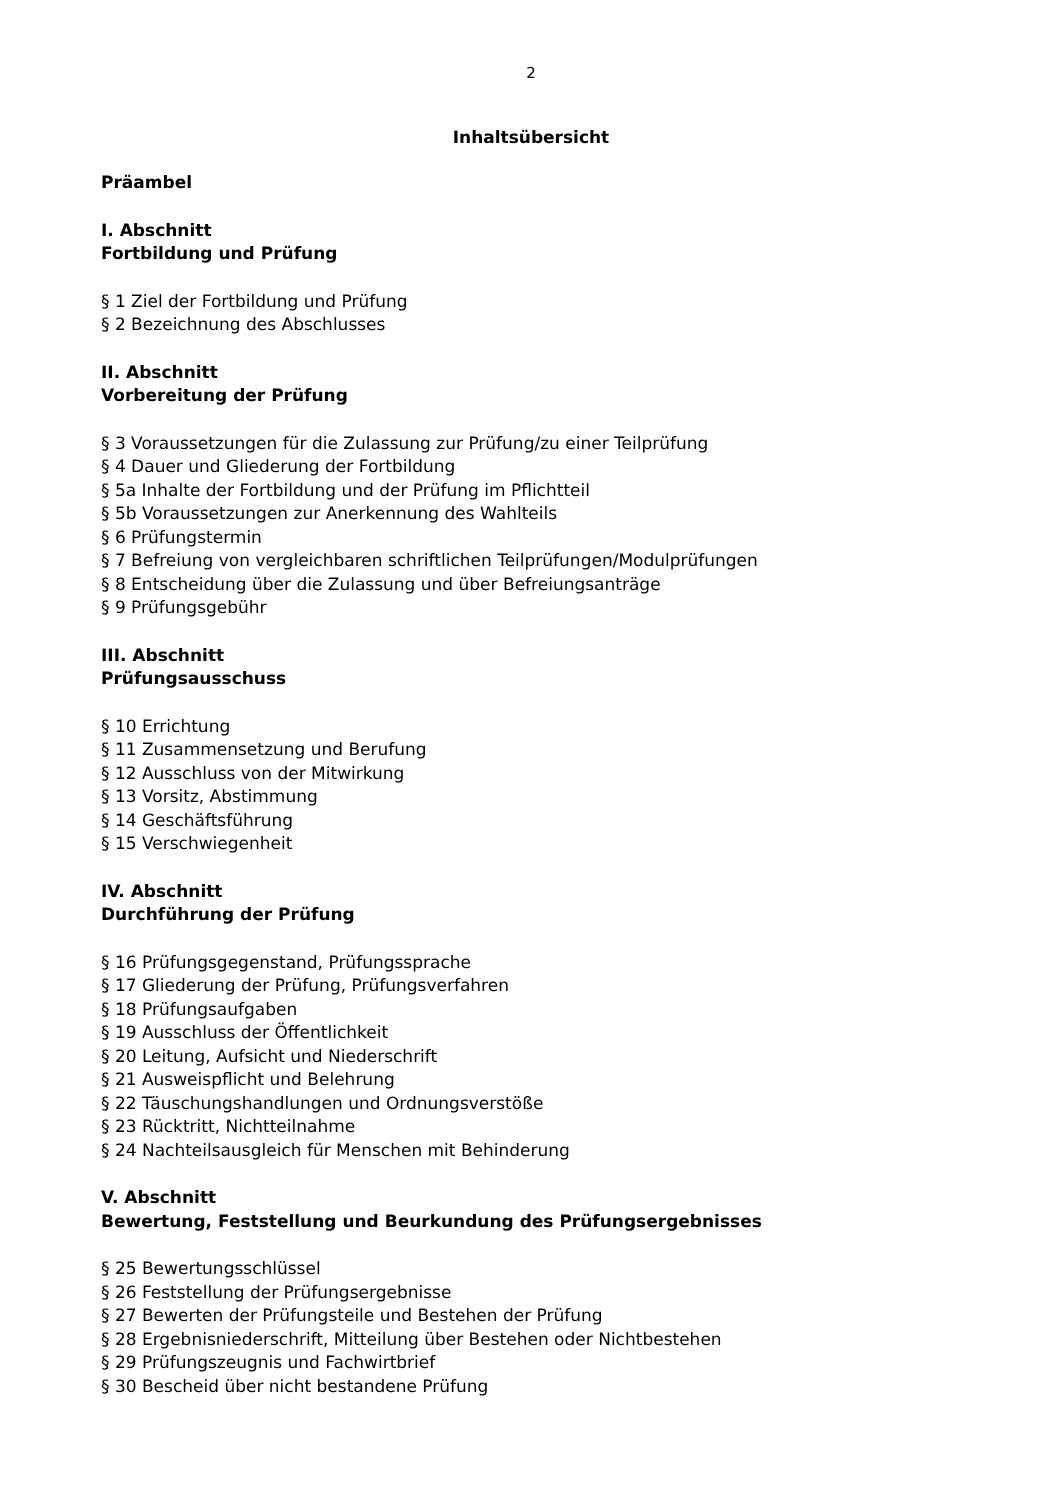2
Inhaltsübersicht
Präambel
I. Abschnitt
Fortbildung und Prüfung
§ 1 Ziel der Fortbildung und Prüfung
§ 2 Bezeichnung des Abschlusses
II. Abschnitt
Vorbereitung der Prüfung
§ 3 Voraussetzungen für die Zulassung zur Prüfung/zu einer Teilprüfung
§ 4 Dauer und Gliederung der Fortbildung
§ 5a Inhalte der Fortbildung und der Prüfung im Pflichtteil
§ 5b Voraussetzungen zur Anerkennung des Wahlteils
§ 6 Prüfungstermin
§ 7 Befreiung von vergleichbaren schriftlichen Teilprüfungen/Modulprüfungen
§ 8 Entscheidung über die Zulassung und über Befreiungsanträge
§ 9 Prüfungsgebühr
III. Abschnitt
Prüfungsausschuss
§ 10 Errichtung
§ 11 Zusammensetzung und Berufung
§ 12 Ausschluss von der Mitwirkung
§ 13 Vorsitz, Abstimmung
§ 14 Geschäftsführung
§ 15 Verschwiegenheit
IV. Abschnitt
Durchführung der Prüfung
§ 16 Prüfungsgegenstand, Prüfungssprache
§ 17 Gliederung der Prüfung, Prüfungsverfahren
§ 18 Prüfungsaufgaben
§ 19 Ausschluss der Öffentlichkeit
§ 20 Leitung, Aufsicht und Niederschrift
§ 21 Ausweispflicht und Belehrung
§ 22 Täuschungshandlungen und Ordnungsverstöße
§ 23 Rücktritt, Nichtteilnahme
§ 24 Nachteilsausgleich für Menschen mit Behinderung
V. Abschnitt
Bewertung, Feststellung und Beurkundung des Prüfungsergebnisses
§ 25 Bewertungsschlüssel
§ 26 Feststellung der Prüfungsergebnisse
§ 27 Bewerten der Prüfungsteile und Bestehen der Prüfung
§ 28 Ergebnisniederschrift, Mitteilung über Bestehen oder Nichtbestehen
§ 29 Prüfungszeugnis und Fachwirtbrief
§ 30 Bescheid über nicht bestandene Prüfung